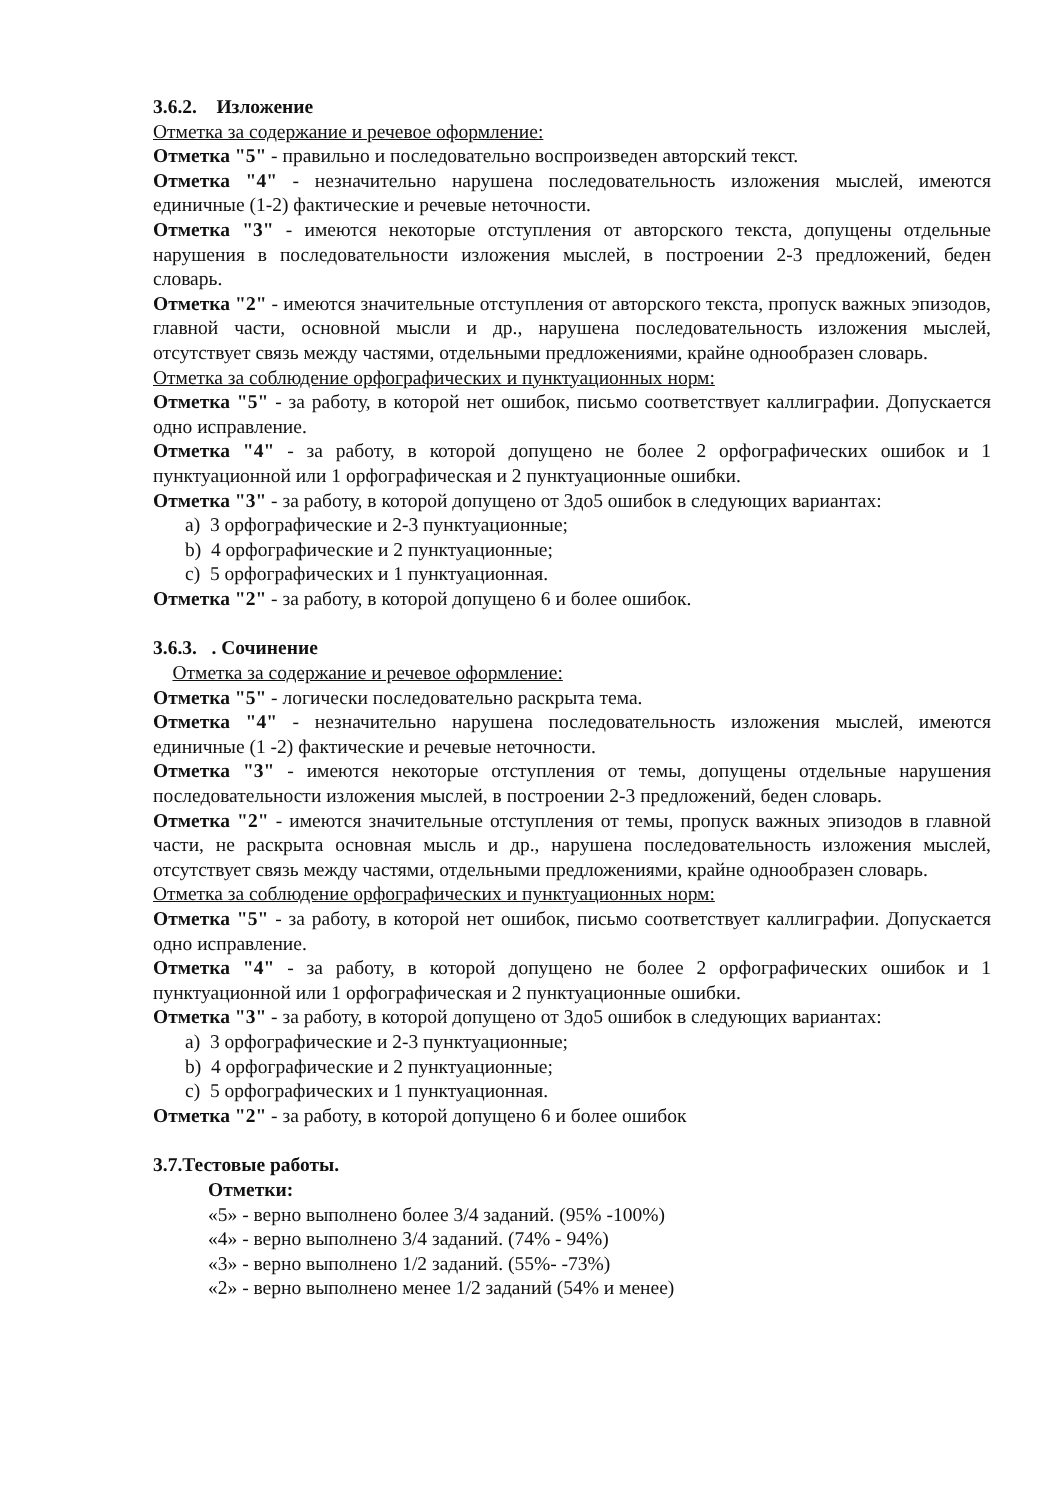3.6.2. Изложение
Отметка за содержание и речевое оформление:
Отметка "5" - правильно и последовательно воспроизведен авторский текст.
Отметка "4" - незначительно нарушена последовательность изложения мыслей, имеются единичные (1-2) фактические и речевые неточности.
Отметка "3" - имеются некоторые отступления от авторского текста, допущены отдельные нарушения в последовательности изложения мыслей, в построении 2-3 предложений, беден словарь.
Отметка "2" - имеются значительные отступления от авторского текста, пропуск важных эпизодов, главной части, основной мысли и др., нарушена последовательность изложения мыслей, отсутствует связь между частями, отдельными предложениями, крайне однообразен словарь.
Отметка за соблюдение орфографических и пунктуационных норм:
Отметка "5" - за работу, в которой нет ошибок, письмо соответствует каллиграфии. Допускается одно исправление.
Отметка "4" - за работу, в которой допущено не более 2 орфографических ошибок и 1 пунктуационной или 1 орфографическая и 2 пунктуационные ошибки.
Отметка "3" - за работу, в которой допущено от 3до5 ошибок в следующих вариантах:
a) 3 орфографические и 2-3 пунктуационные;
b) 4 орфографические и 2 пунктуационные;
c) 5 орфографических и 1 пунктуационная.
Отметка "2" - за работу, в которой допущено 6 и более ошибок.
3.6.3. . Сочинение
Отметка за содержание и речевое оформление:
Отметка "5" - логически последовательно раскрыта тема.
Отметка "4" - незначительно нарушена последовательность изложения мыслей, имеются единичные (1 -2) фактические и речевые неточности.
Отметка "3" - имеются некоторые отступления от темы, допущены отдельные нарушения последовательности изложения мыслей, в построении 2-3 предложений, беден словарь.
Отметка "2" - имеются значительные отступления от темы, пропуск важных эпизодов в главной части, не раскрыта основная мысль и др., нарушена последовательность изложения мыслей, отсутствует связь между частями, отдельными предложениями, крайне однообразен словарь.
Отметка за соблюдение орфографических и пунктуационных норм:
Отметка "5" - за работу, в которой нет ошибок, письмо соответствует каллиграфии. Допускается одно исправление.
Отметка "4" - за работу, в которой допущено не более 2 орфографических ошибок и 1 пунктуационной или 1 орфографическая и 2 пунктуационные ошибки.
Отметка "3" - за работу, в которой допущено от 3до5 ошибок в следующих вариантах:
a) 3 орфографические и 2-3 пунктуационные;
b) 4 орфографические и 2 пунктуационные;
c) 5 орфографических и 1 пунктуационная.
Отметка "2" - за работу, в которой допущено 6 и более ошибок
3.7.Тестовые работы.
Отметки:
«5» - верно выполнено более 3/4 заданий. (95% -100%)
«4» - верно выполнено 3/4 заданий. (74% - 94%)
«3» - верно выполнено 1/2 заданий. (55%- -73%)
«2» - верно выполнено менее 1/2 заданий (54% и менее)